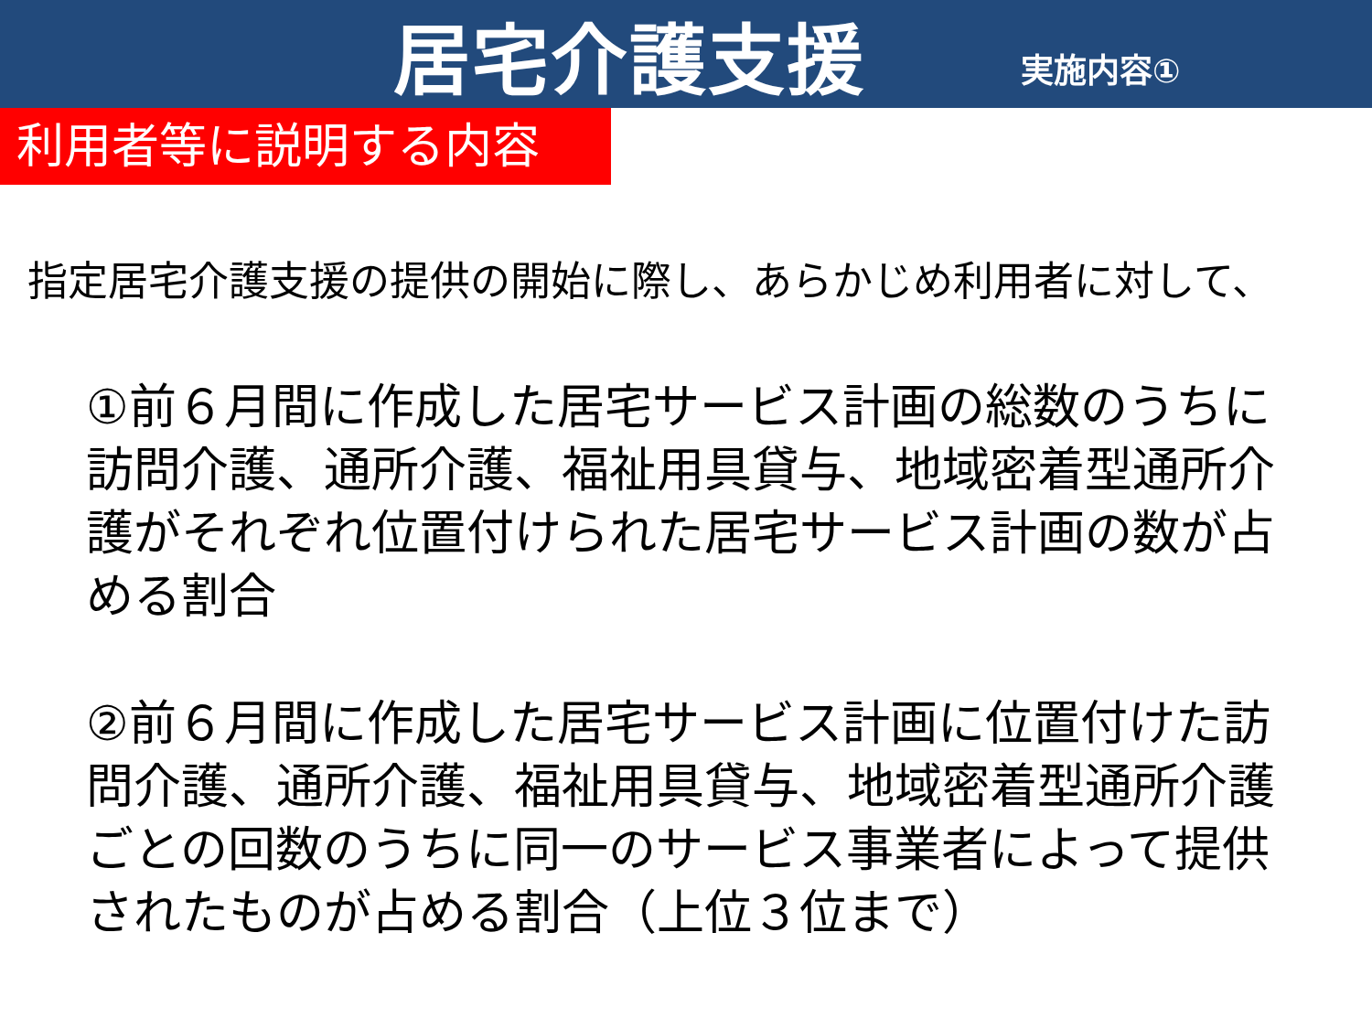居宅介護支援
実施内容①
利用者等に説明する内容
指定居宅介護支援の提供の開始に際し、あらかじめ利用者に対して、
①前６月間に作成した居宅サービス計画の総数のうちに訪問介護、通所介護、福祉用具貸与、地域密着型通所介護がそれぞれ位置付けられた居宅サービス計画の数が占める割合
②前６月間に作成した居宅サービス計画に位置付けた訪問介護、通所介護、福祉用具貸与、地域密着型通所介護ごとの回数のうちに同一のサービス事業者によって提供されたものが占める割合（上位３位まで）